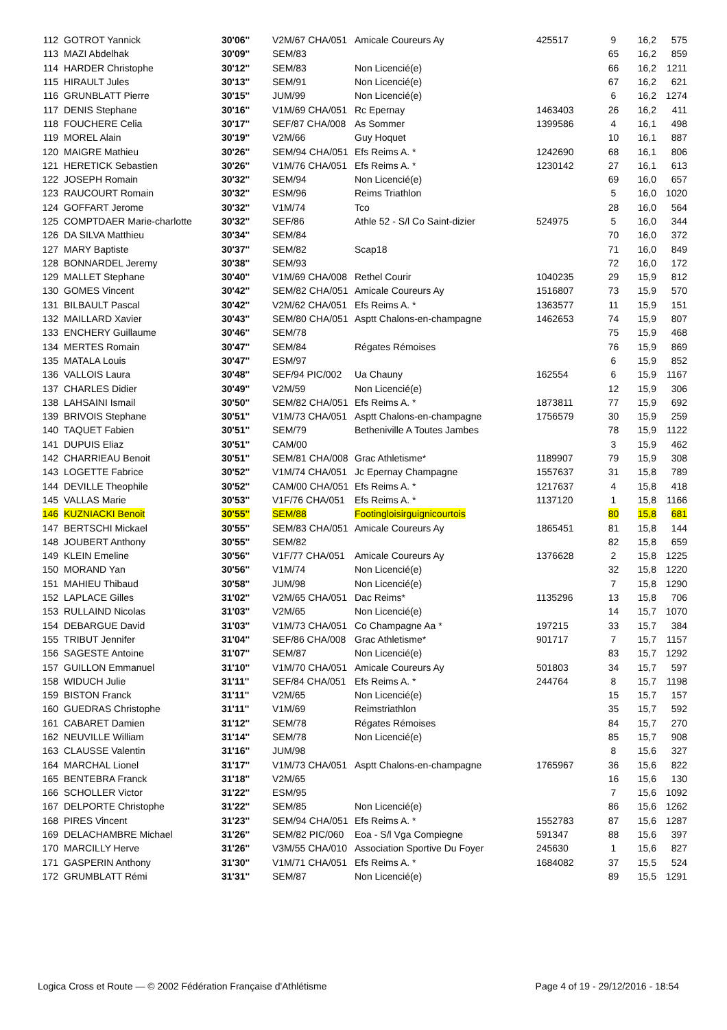| 112 | GOTROT Yannick | 30'06'' | V2M/67 CHA/051 | Amicale Coureurs Ay | 425517 | 9 | 16,2 | 575 |
| 113 | MAZI Abdelhak | 30'09'' | SEM/83 | | | 65 | 16,2 | 859 |
| 114 | HARDER Christophe | 30'12'' | SEM/83 | Non Licencié(e) | | 66 | 16,2 | 1211 |
| 115 | HIRAULT Jules | 30'13'' | SEM/91 | Non Licencié(e) | | 67 | 16,2 | 621 |
| 116 | GRUNBLATT Pierre | 30'15'' | JUM/99 | Non Licencié(e) | | 6 | 16,2 | 1274 |
| 117 | DENIS Stephane | 30'16'' | V1M/69 CHA/051 | Rc Epernay | 1463403 | 26 | 16,2 | 411 |
| 118 | FOUCHERE Celia | 30'17'' | SEF/87 CHA/008 | As Sommer | 1399586 | 4 | 16,1 | 498 |
| 119 | MOREL Alain | 30'19'' | V2M/66 | Guy Hoquet | | 10 | 16,1 | 887 |
| 120 | MAIGRE Mathieu | 30'26'' | SEM/94 CHA/051 | Efs Reims A. * | 1242690 | 68 | 16,1 | 806 |
| 121 | HERETICK Sebastien | 30'26'' | V1M/76 CHA/051 | Efs Reims A. * | 1230142 | 27 | 16,1 | 613 |
| 122 | JOSEPH Romain | 30'32'' | SEM/94 | Non Licencié(e) | | 69 | 16,0 | 657 |
| 123 | RAUCOURT Romain | 30'32'' | ESM/96 | Reims Triathlon | | 5 | 16,0 | 1020 |
| 124 | GOFFART Jerome | 30'32'' | V1M/74 | Tco | | 28 | 16,0 | 564 |
| 125 | COMPTDAER Marie-charlotte | 30'32'' | SEF/86 | Athle 52 - S/l Co Saint-dizier | 524975 | 5 | 16,0 | 344 |
| 126 | DA SILVA Matthieu | 30'34'' | SEM/84 | | | 70 | 16,0 | 372 |
| 127 | MARY Baptiste | 30'37'' | SEM/82 | Scap18 | | 71 | 16,0 | 849 |
| 128 | BONNARDEL Jeremy | 30'38'' | SEM/93 | | | 72 | 16,0 | 172 |
| 129 | MALLET Stephane | 30'40'' | V1M/69 CHA/008 | Rethel Courir | 1040235 | 29 | 15,9 | 812 |
| 130 | GOMES Vincent | 30'42'' | SEM/82 CHA/051 | Amicale Coureurs Ay | 1516807 | 73 | 15,9 | 570 |
| 131 | BILBAULT Pascal | 30'42'' | V2M/62 CHA/051 | Efs Reims A. * | 1363577 | 11 | 15,9 | 151 |
| 132 | MAILLARD Xavier | 30'43'' | SEM/80 CHA/051 | Asptt Chalons-en-champagne | 1462653 | 74 | 15,9 | 807 |
| 133 | ENCHERY Guillaume | 30'46'' | SEM/78 | | | 75 | 15,9 | 468 |
| 134 | MERTES Romain | 30'47'' | SEM/84 | Régates Rémoises | | 76 | 15,9 | 869 |
| 135 | MATALA Louis | 30'47'' | ESM/97 | | | 6 | 15,9 | 852 |
| 136 | VALLOIS Laura | 30'48'' | SEF/94 PIC/002 | Ua Chauny | 162554 | 6 | 15,9 | 1167 |
| 137 | CHARLES Didier | 30'49'' | V2M/59 | Non Licencié(e) | | 12 | 15,9 | 306 |
| 138 | LAHSAINI Ismail | 30'50'' | SEM/82 CHA/051 | Efs Reims A. * | 1873811 | 77 | 15,9 | 692 |
| 139 | BRIVOIS Stephane | 30'51'' | V1M/73 CHA/051 | Asptt Chalons-en-champagne | 1756579 | 30 | 15,9 | 259 |
| 140 | TAQUET Fabien | 30'51'' | SEM/79 | Betheniville A Toutes Jambes | | 78 | 15,9 | 1122 |
| 141 | DUPUIS Eliaz | 30'51'' | CAM/00 | | | 3 | 15,9 | 462 |
| 142 | CHARRIEAU Benoit | 30'51'' | SEM/81 CHA/008 | Grac Athletisme* | 1189907 | 79 | 15,9 | 308 |
| 143 | LOGETTE Fabrice | 30'52'' | V1M/74 CHA/051 | Jc Epernay Champagne | 1557637 | 31 | 15,8 | 789 |
| 144 | DEVILLE Theophile | 30'52'' | CAM/00 CHA/051 | Efs Reims A. * | 1217637 | 4 | 15,8 | 418 |
| 145 | VALLAS Marie | 30'53'' | V1F/76 CHA/051 | Efs Reims A. * | 1137120 | 1 | 15,8 | 1166 |
| 146 | KUZNIACKI Benoit | 30'55'' | SEM/88 | Footingloisirguignicourtois | | 80 | 15,8 | 681 |
| 147 | BERTSCHI Mickael | 30'55'' | SEM/83 CHA/051 | Amicale Coureurs Ay | 1865451 | 81 | 15,8 | 144 |
| 148 | JOUBERT Anthony | 30'55'' | SEM/82 | | | 82 | 15,8 | 659 |
| 149 | KLEIN Emeline | 30'56'' | V1F/77 CHA/051 | Amicale Coureurs Ay | 1376628 | 2 | 15,8 | 1225 |
| 150 | MORAND Yan | 30'56'' | V1M/74 | Non Licencié(e) | | 32 | 15,8 | 1220 |
| 151 | MAHIEU Thibaud | 30'58'' | JUM/98 | Non Licencié(e) | | 7 | 15,8 | 1290 |
| 152 | LAPLACE Gilles | 31'02'' | V2M/65 CHA/051 | Dac Reims* | 1135296 | 13 | 15,8 | 706 |
| 153 | RULLAIND Nicolas | 31'03'' | V2M/65 | Non Licencié(e) | | 14 | 15,7 | 1070 |
| 154 | DEBARGUE David | 31'03'' | V1M/73 CHA/051 | Co Champagne Aa * | 197215 | 33 | 15,7 | 384 |
| 155 | TRIBUT Jennifer | 31'04'' | SEF/86 CHA/008 | Grac Athletisme* | 901717 | 7 | 15,7 | 1157 |
| 156 | SAGESTE Antoine | 31'07'' | SEM/87 | Non Licencié(e) | | 83 | 15,7 | 1292 |
| 157 | GUILLON Emmanuel | 31'10'' | V1M/70 CHA/051 | Amicale Coureurs Ay | 501803 | 34 | 15,7 | 597 |
| 158 | WIDUCH Julie | 31'11'' | SEF/84 CHA/051 | Efs Reims A. * | 244764 | 8 | 15,7 | 1198 |
| 159 | BISTON Franck | 31'11'' | V2M/65 | Non Licencié(e) | | 15 | 15,7 | 157 |
| 160 | GUEDRAS Christophe | 31'11'' | V1M/69 | Reimstriathlon | | 35 | 15,7 | 592 |
| 161 | CABARET Damien | 31'12'' | SEM/78 | Régates Rémoises | | 84 | 15,7 | 270 |
| 162 | NEUVILLE William | 31'14'' | SEM/78 | Non Licencié(e) | | 85 | 15,7 | 908 |
| 163 | CLAUSSE Valentin | 31'16'' | JUM/98 | | | 8 | 15,6 | 327 |
| 164 | MARCHAL Lionel | 31'17'' | V1M/73 CHA/051 | Asptt Chalons-en-champagne | 1765967 | 36 | 15,6 | 822 |
| 165 | BENTEBRA Franck | 31'18'' | V2M/65 | | | 16 | 15,6 | 130 |
| 166 | SCHOLLER Victor | 31'22'' | ESM/95 | | | 7 | 15,6 | 1092 |
| 167 | DELPORTE Christophe | 31'22'' | SEM/85 | Non Licencié(e) | | 86 | 15,6 | 1262 |
| 168 | PIRES Vincent | 31'23'' | SEM/94 CHA/051 | Efs Reims A. * | 1552783 | 87 | 15,6 | 1287 |
| 169 | DELACHAMBRE Michael | 31'26'' | SEM/82 PIC/060 | Eoa - S/l Vga Compiegne | 591347 | 88 | 15,6 | 397 |
| 170 | MARCILLY Herve | 31'26'' | V3M/55 CHA/010 | Association Sportive Du Foyer | 245630 | 1 | 15,6 | 827 |
| 171 | GASPERIN Anthony | 31'30'' | V1M/71 CHA/051 | Efs Reims A. * | 1684082 | 37 | 15,5 | 524 |
| 172 | GRUMBLATT Rémi | 31'31'' | SEM/87 | Non Licencié(e) | | 89 | 15,5 | 1291 |
Logica Cross et Route — © 2002 Fédération Française d'Athlétisme Page 4 of 19 - 29/12/2016 - 18:54